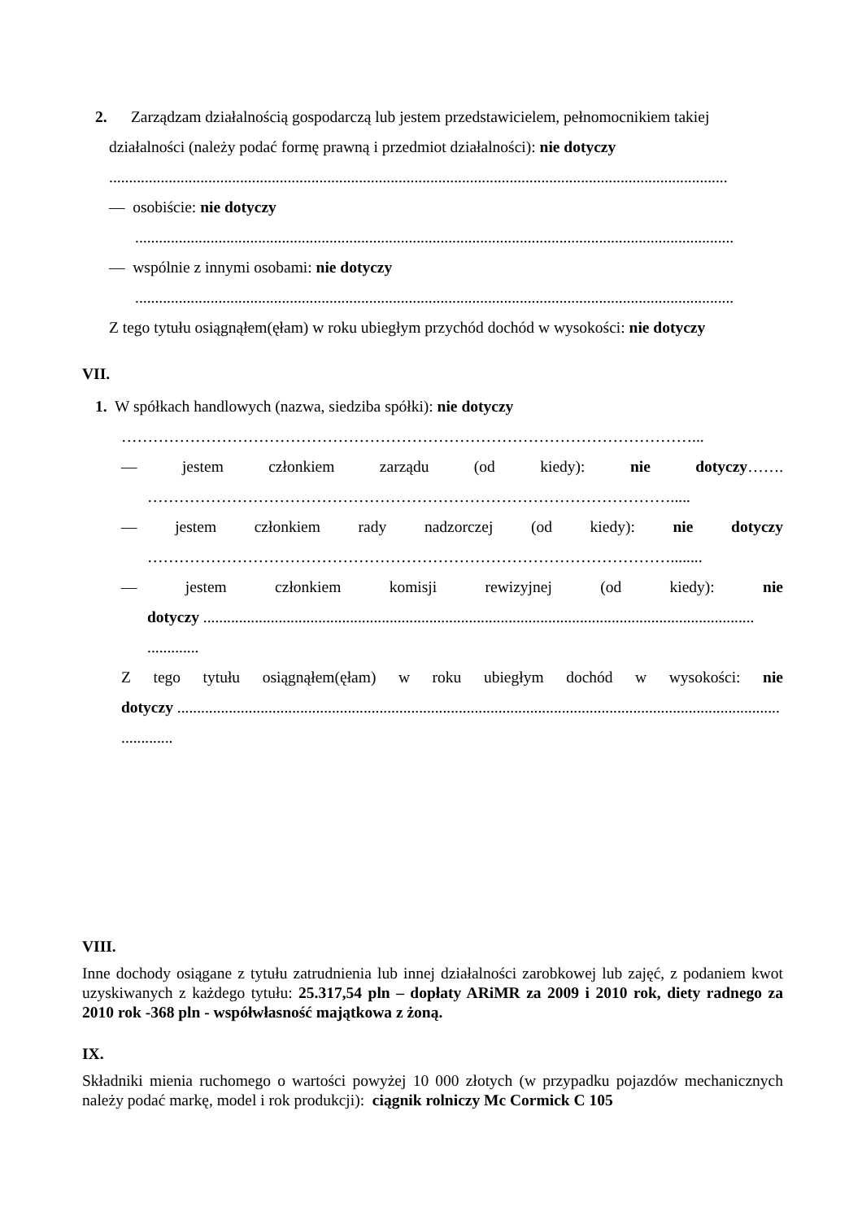2. Zarządzam działalnością gospodarczą lub jestem przedstawicielem, pełnomocnikiem takiej
działalności (należy podać formę prawną i przedmiot działalności): nie dotyczy
............................................................................................................................................................
— osobiście: nie dotyczy
.......................................................................................................................................................
— wspólnie z innymi osobami: nie dotyczy
.......................................................................................................................................................
Z tego tytułu osiągnąłem(ęłam) w roku ubiegłym przychód dochód w wysokości: nie dotyczy
VII.
1. W spółkach handlowych (nazwa, siedziba spółki): nie dotyczy
………………………………………………………………………………………………...
— jestem członkiem zarządu (od kiedy): nie dotyczy…….
……………………………………………………………………………………….....
— jestem członkiem rady nadzorczej (od kiedy): nie dotyczy
………………………………………………………………………………………........
— jestem członkiem komisji rewizyjnej (od kiedy): nie
dotyczy ...........................................................................................................................................
.............
Z tego tytułu osiągnąłem(ęłam) w roku ubiegłym dochód w wysokości: nie
dotyczy ........................................................................................................................................................
.............
VIII.
Inne dochody osiągane z tytułu zatrudnienia lub innej działalności zarobkowej lub zajęć, z podaniem kwot uzyskiwanych z każdego tytułu: 25.317,54 pln – dopłaty ARiMR za 2009 i 2010 rok, diety radnego za 2010 rok -368 pln - współwłasność majątkowa z żoną.
IX.
Składniki mienia ruchomego o wartości powyżej 10 000 złotych (w przypadku pojazdów mechanicznych należy podać markę, model i rok produkcji): ciągnik rolniczy Mc Cormick C 105